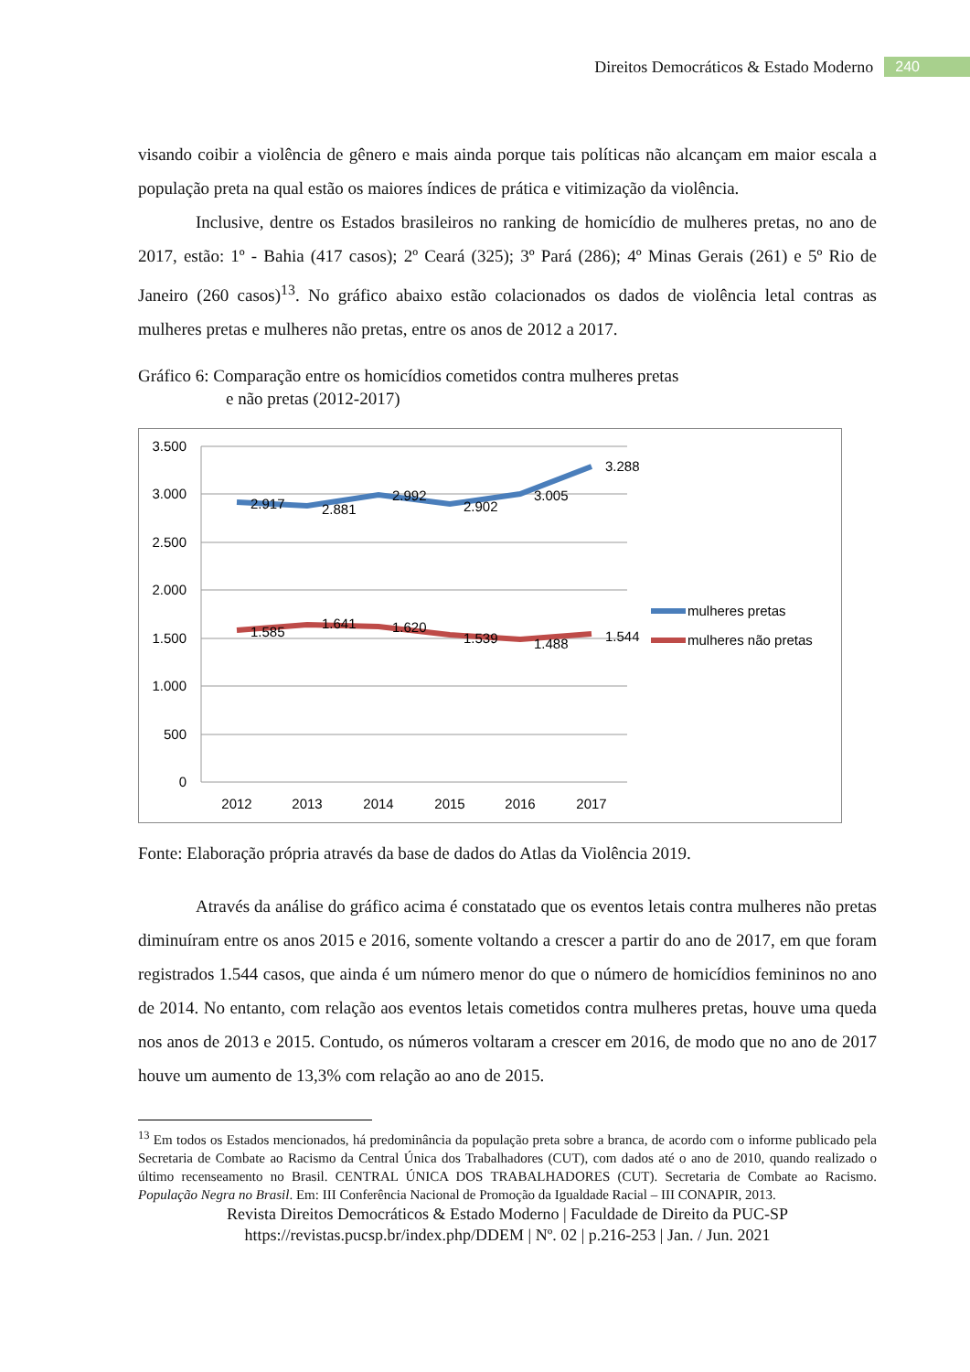Direitos Democráticos & Estado Moderno 240
visando coibir a violência de gênero e mais ainda porque tais políticas não alcançam em maior escala a população preta na qual estão os maiores índices de prática e vitimização da violência.
Inclusive, dentre os Estados brasileiros no ranking de homicídio de mulheres pretas, no ano de 2017, estão: 1º - Bahia (417 casos); 2º Ceará (325); 3º Pará (286); 4º Minas Gerais (261) e 5º Rio de Janeiro (260 casos)<sup>13</sup>. No gráfico abaixo estão colacionados os dados de violência letal contras as mulheres pretas e mulheres não pretas, entre os anos de 2012 a 2017.
Gráfico 6: Comparação entre os homicídios cometidos contra mulheres pretas
e não pretas (2012-2017)
3.500
3.000
2.500
2.000
1.500
1.000
500
0
2012
2013
2014
2015
2016
2017
2.917
2.881
2.992
2.902
3.005
3.288
1.585
1.641
1.620
1.539
1.488
1.544
mulheres pretas
mulheres não pretas
Fonte: Elaboração própria através da base de dados do Atlas da Violência 2019.
Através da análise do gráfico acima é constatado que os eventos letais contra mulheres não pretas diminuíram entre os anos 2015 e 2016, somente voltando a crescer a partir do ano de 2017, em que foram registrados 1.544 casos, que ainda é um número menor do que o número de homicídios femininos no ano de 2014. No entanto, com relação aos eventos letais cometidos contra mulheres pretas, houve uma queda nos anos de 2013 e 2015. Contudo, os números voltaram a crescer em 2016, de modo que no ano de 2017 houve um aumento de 13,3% com relação ao ano de 2015.
<sup>13</sup> Em todos os Estados mencionados, há predominância da população preta sobre a branca, de acordo com o informe publicado pela Secretaria de Combate ao Racismo da Central Única dos Trabalhadores (CUT), com dados até o ano de 2010, quando realizado o último recenseamento no Brasil. CENTRAL ÚNICA DOS TRABALHADORES (CUT). Secretaria de Combate ao Racismo. População Negra no Brasil. Em: III Conferência Nacional de Promoção da Igualdade Racial – III CONAPIR, 2013.
Revista Direitos Democráticos & Estado Moderno | Faculdade de Direito da PUC-SP
https://revistas.pucsp.br/index.php/DDEM | Nº. 02 | p.216-253 | Jan. / Jun. 2021